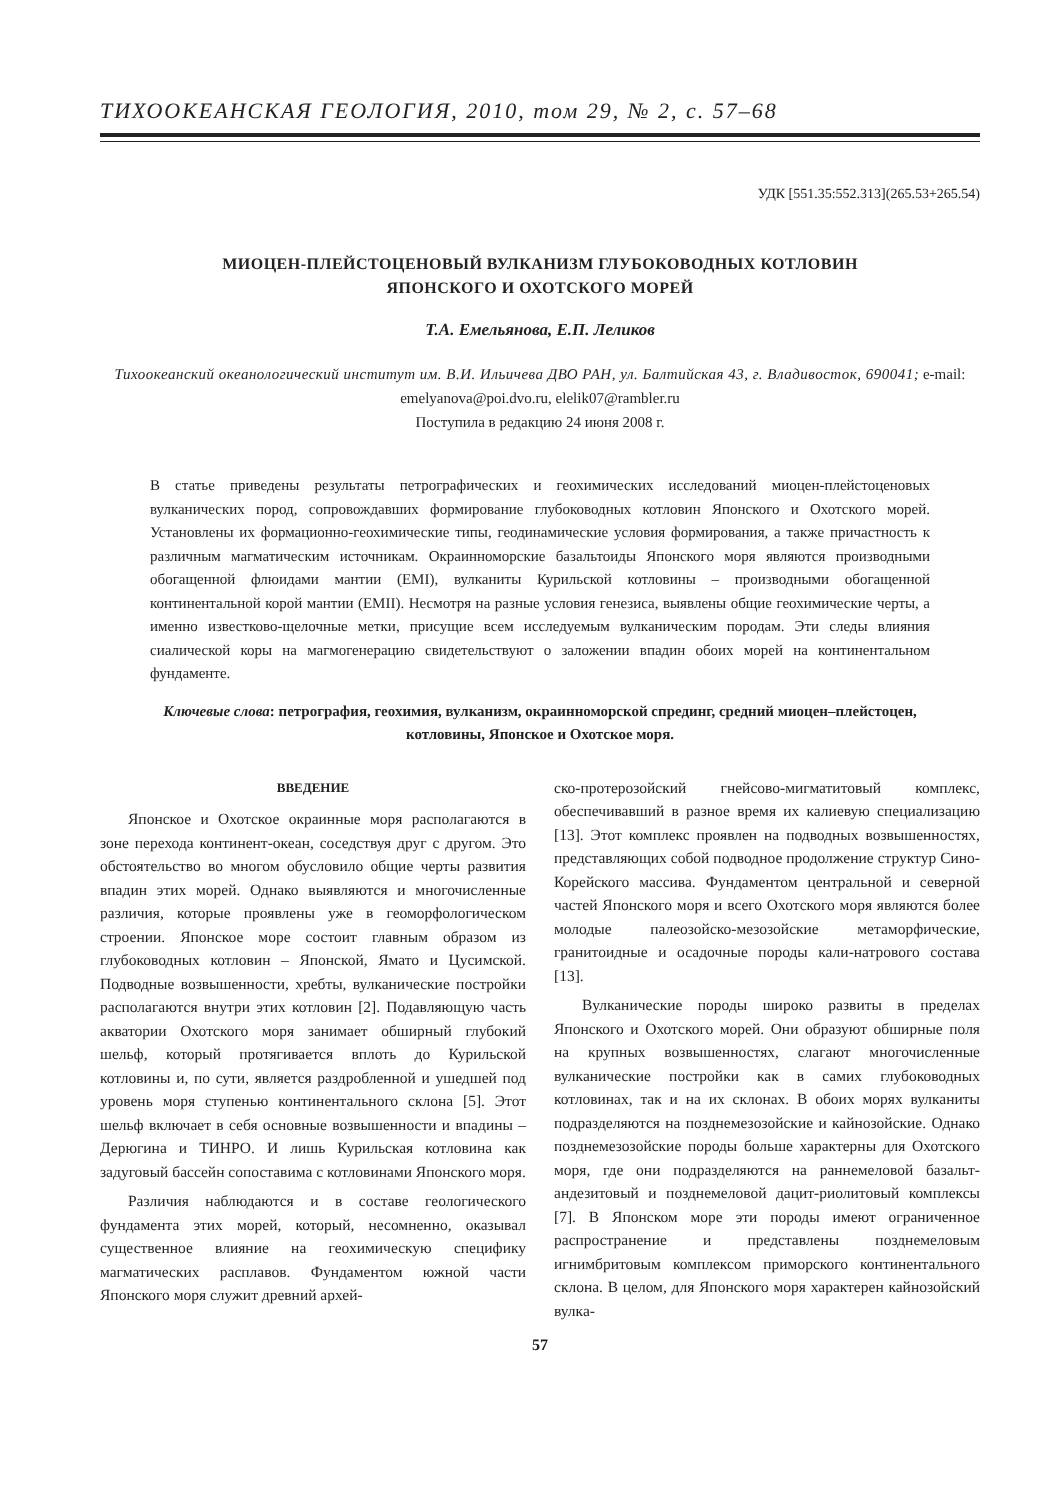ТИХООКЕАНСКАЯ ГЕОЛОГИЯ, 2010, том 29, № 2, с. 57–68
УДК [551.35:552.313](265.53+265.54)
МИОЦЕН-ПЛЕЙСТОЦЕНОВЫЙ ВУЛКАНИЗМ ГЛУБОКОВОДНЫХ КОТЛОВИН
ЯПОНСКОГО И ОХОТСКОГО МОРЕЙ
Т.А. Емельянова, Е.П. Леликов
Тихоокеанский океанологический институт им. В.И. Ильичева ДВО РАН, ул. Балтийская 43, г. Владивосток, 690041; e-mail: emelyanova@poi.dvo.ru, elelik07@rambler.ru
Поступила в редакцию 24 июня 2008 г.
В статье приведены результаты петрографических и геохимических исследований миоцен-плейстоценовых вулканических пород, сопровождавших формирование глубоководных котловин Японского и Охотского морей. Установлены их формационно-геохимические типы, геодинамические условия формирования, а также причастность к различным магматическим источникам. Окраинноморские базальтоиды Японского моря являются производными обогащенной флюидами мантии (EMI), вулканиты Курильской котловины – производными обогащенной континентальной корой мантии (EMII). Несмотря на разные условия генезиса, выявлены общие геохимические черты, а именно известково-щелочные метки, присущие всем исследуемым вулканическим породам. Эти следы влияния сиалической коры на магмогенерацию свидетельствуют о заложении впадин обоих морей на континентальном фундаменте.
Ключевые слова: петрография, геохимия, вулканизм, окраинноморской спрединг, средний миоцен–плейстоцен, котловины, Японское и Охотское моря.
ВВЕДЕНИЕ
Японское и Охотское окраинные моря располагаются в зоне перехода континент-океан, соседствуя друг с другом. Это обстоятельство во многом обусловило общие черты развития впадин этих морей. Однако выявляются и многочисленные различия, которые проявлены уже в геоморфологическом строении. Японское море состоит главным образом из глубоководных котловин – Японской, Ямато и Цусимской. Подводные возвышенности, хребты, вулканические постройки располагаются внутри этих котловин [2]. Подавляющую часть акватории Охотского моря занимает обширный глубокий шельф, который протягивается вплоть до Курильской котловины и, по сути, является раздробленной и ушедшей под уровень моря ступенью континентального склона [5]. Этот шельф включает в себя основные возвышенности и впадины – Дерюгина и ТИНРО. И лишь Курильская котловина как задуговый бассейн сопоставима с котловинами Японского моря.
Различия наблюдаются и в составе геологического фундамента этих морей, который, несомненно, оказывал существенное влияние на геохимическую специфику магматических расплавов. Фундаментом южной части Японского моря служит древний архей-
ско-протерозойский гнейсово-мигматитовый комплекс, обеспечивавший в разное время их калиевую специализацию [13]. Этот комплекс проявлен на подводных возвышенностях, представляющих собой подводное продолжение структур Сино-Корейского массива. Фундаментом центральной и северной частей Японского моря и всего Охотского моря являются более молодые палеозойско-мезозойские метаморфические, гранитоидные и осадочные породы кали-натрового состава [13].
Вулканические породы широко развиты в пределах Японского и Охотского морей. Они образуют обширные поля на крупных возвышенностях, слагают многочисленные вулканические постройки как в самих глубоководных котловинах, так и на их склонах. В обоих морях вулканиты подразделяются на позднемезозойские и кайнозойские. Однако позднемезозойские породы больше характерны для Охотского моря, где они подразделяются на раннемеловой базальт-андезитовый и позднемеловой дацит-риолитовый комплексы [7]. В Японском море эти породы имеют ограниченное распространение и представлены позднемеловым игнимбритовым комплексом приморского континентального склона. В целом, для Японского моря характерен кайнозойский вулка-
57